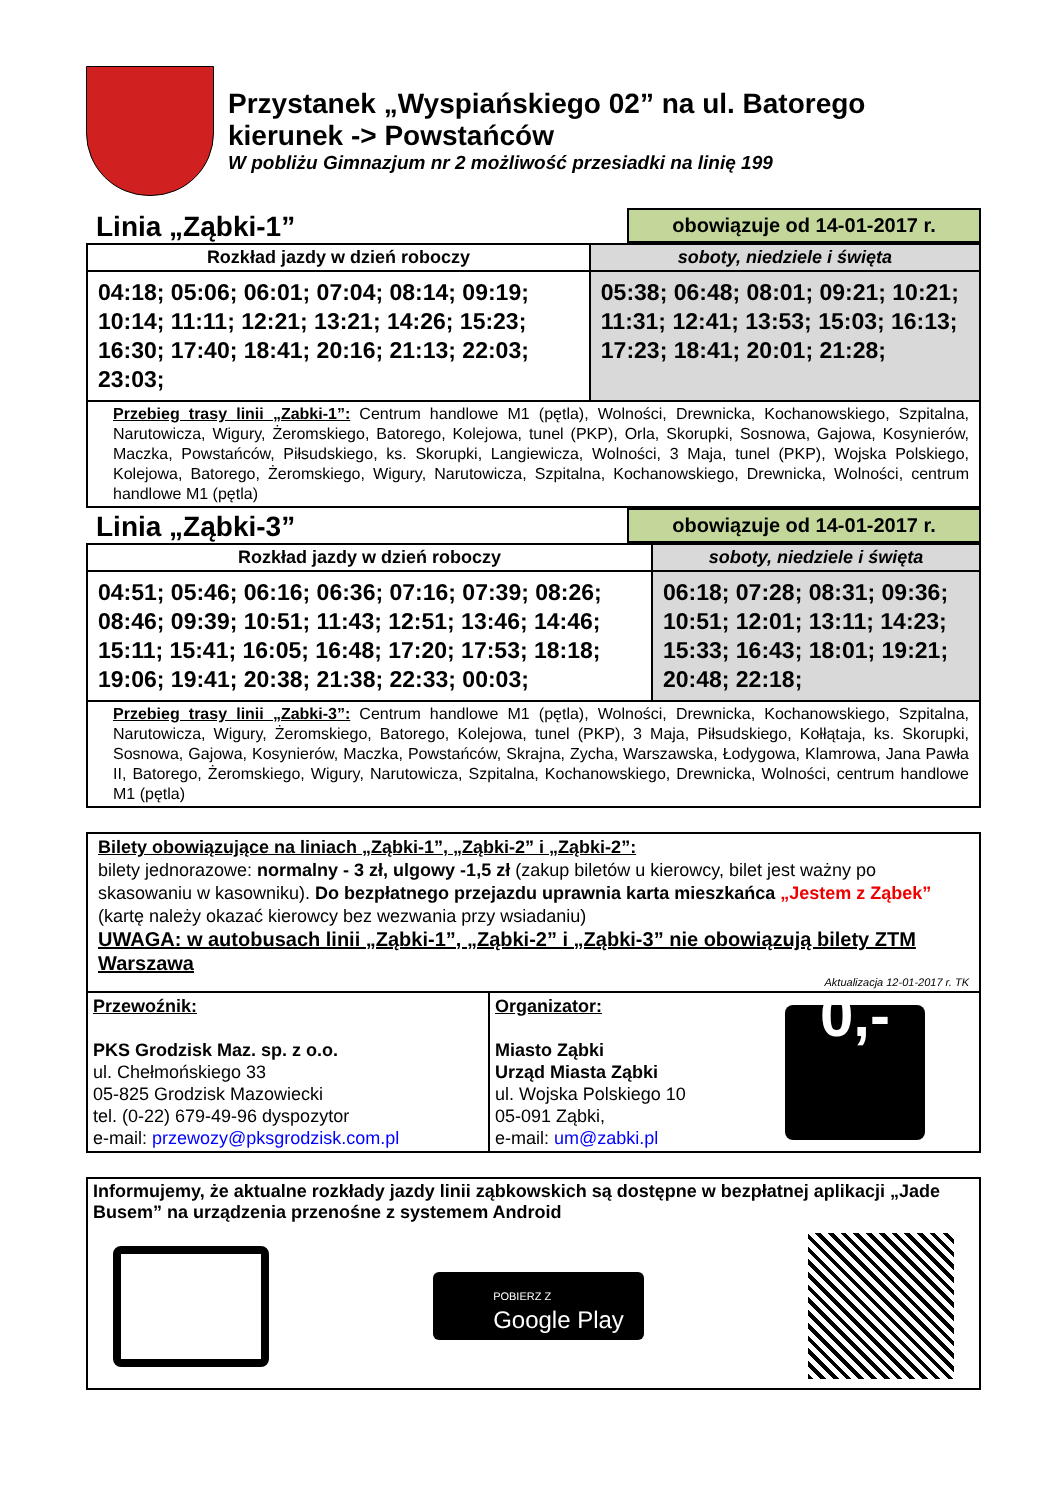Przystanek „Wyspiańskiego 02” na ul. Batorego
kierunek -> Powstańców
W pobliżu Gimnazjum nr 2 możliwość przesiadki na linię 199
Linia „Ząbki-1”
obowiązuje od 14-01-2017 r.
| Rozkład jazdy w dzień roboczy | soboty, niedziele i święta |
| --- | --- |
| 04:18; 05:06; 06:01; 07:04; 08:14; 09:19; 10:14; 11:11; 12:21; 13:21; 14:26; 15:23; 16:30; 17:40; 18:41; 20:16; 21:13; 22:03; 23:03; | 05:38; 06:48; 08:01; 09:21; 10:21; 11:31; 12:41; 13:53; 15:03; 16:13; 17:23; 18:41; 20:01; 21:28; |
| Przebieg trasy linii „Zabki-1”: Centrum handlowe M1 (pętla), Wolności, Drewnicka, Kochanowskiego, Szpitalna, Narutowicza, Wigury, Żeromskiego, Batorego, Kolejowa, tunel (PKP), Orla, Skorupki, Sosnowa, Gajowa, Kosynierów, Maczka, Powstańców, Piłsudskiego, ks. Skorupki, Langiewicza, Wolności, 3 Maja, tunel (PKP), Wojska Polskiego, Kolejowa, Batorego, Żeromskiego, Wigury, Narutowicza, Szpitalna, Kochanowskiego, Drewnicka, Wolności, centrum handlowe M1 (pętla) | |
Linia „Ząbki-3”
obowiązuje od 14-01-2017 r.
| Rozkład jazdy w dzień roboczy | soboty, niedziele i święta |
| --- | --- |
| 04:51; 05:46; 06:16; 06:36; 07:16; 07:39; 08:26; 08:46; 09:39; 10:51; 11:43; 12:51; 13:46; 14:46; 15:11; 15:41; 16:05; 16:48; 17:20; 17:53; 18:18; 19:06; 19:41; 20:38; 21:38; 22:33; 00:03; | 06:18; 07:28; 08:31; 09:36; 10:51; 12:01; 13:11; 14:23; 15:33; 16:43; 18:01; 19:21; 20:48; 22:18; |
| Przebieg trasy linii „Zabki-3”: Centrum handlowe M1 (pętla), Wolności, Drewnicka, Kochanowskiego, Szpitalna, Narutowicza, Wigury, Żeromskiego, Batorego, Kolejowa, tunel (PKP), 3 Maja, Piłsudskiego, Kołłątaja, ks. Skorupki, Sosnowa, Gajowa, Kosynierów, Maczka, Powstańców, Skrajna, Zycha, Warszawska, Łodygowa, Klamrowa, Jana Pawła II, Batorego, Żeromskiego, Wigury, Narutowicza, Szpitalna, Kochanowskiego, Drewnicka, Wolności, centrum handlowe M1 (pętla) | |
Bilety obowiązujące na liniach „Ząbki-1”, „Ząbki-2” i „Ząbki-2”:
bilety jednorazowe: normalny - 3 zł, ulgowy -1,5 zł (zakup biletów u kierowcy, bilet jest ważny po skasowaniu w kasowniku). Do bezpłatnego przejazdu uprawnia karta mieszkańca „Jestem z Ząbek” (kartę należy okazać kierowcy bez wezwania przy wsiadaniu)
UWAGA: w autobusach linii „Ząbki-1”, „Ząbki-2” i „Ząbki-3” nie obowiązują bilety ZTM Warszawa
Aktualizacja 12-01-2017 r. TK
Przewoźnik:
PKS Grodzisk Maz. sp. z o.o.
ul. Chełmońskiego 33
05-825 Grodzisk Mazowiecki
tel. (0-22) 679-49-96 dyspozytor
e-mail: przewozy@pksgrodzisk.com.pl
Organizator:
Miasto Ząbki
Urząd Miasta Ząbki
ul. Wojska Polskiego 10
05-091 Ząbki,
e-mail: um@zabki.pl
0,-
Informujemy, że aktualne rozkłady jazdy linii ząbkowskich są dostępne w bezpłatnej aplikacji „Jade Busem” na urządzenia przenośne z systemem Android
POBIERZ Z
Google Play